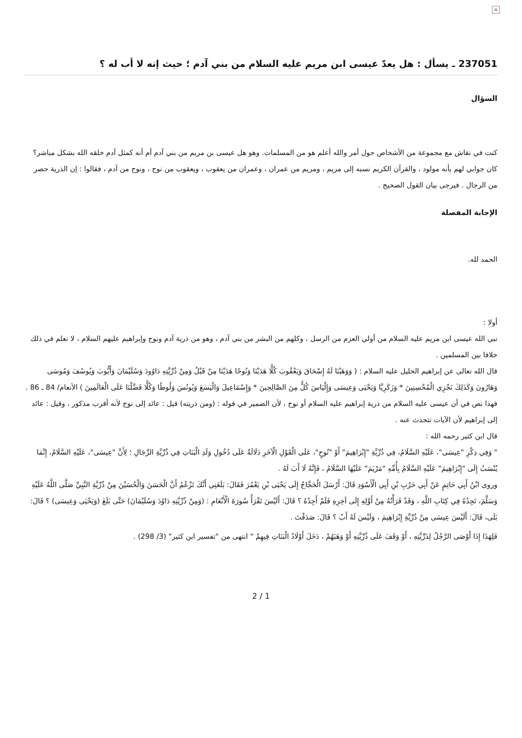×
237051 ـ يسأل : هل يعدّ عيسى ابن مريم عليه السلام من بني آدم ؛ حيث إنه لا أب له ؟
السؤال
كنت في نقاش مع مجموعة من الأشخاص حول أمر والله أعلم هو من المسلمات. وهو هل عيسى بن مريم من بني آدم أم أنه كمثل آدم خلقه الله بشكل مباشر؟ كان جوابي لهم بأنه مولود ، والقرآن الكريم نسبه إلى مريم ، ومريم من عمران ، وعمران من يعقوب ، ويعقوب من نوح ، ونوح من آدم ، فقالوا : إن الذرية حصر من الرجال . فيرجى بيان القول الصحيح .
الإجابة المفصلة
الحمد لله.
أولا :
نبي الله عيسى ابن مريم عليه السلام من أولي العزم من الرسل ، وكلهم من البشر من بني آدم ، وهو من ذرية آدم ونوح وإبراهيم عليهم السلام ، لا نعلم في ذلك خلافا بين المسلمين .
قال الله تعالى عن إبراهيم الخليل عليه السلام : ( وَوَهَبْنَا لَهُ إِسْحَاقَ وَيَعْقُوبَ كُلًّا هَدَيْنَا وَنُوحًا هَدَيْنَا مِنْ قَبْلُ وَمِنْ ذُرِّيَّتِهِ دَاوُودَ وَسُلَيْمَانَ وَأَيُّوبَ وَيُوسُفَ وَمُوسَى وَهَارُونَ وَكَذَلِكَ نَجْزِي الْمُحْسِنِينَ * وَزَكَرِيَّا وَيَحْيَى وَعِيسَى وَإِلْيَاسَ كُلٌّ مِنَ الصَّالِحِينَ * وَإِسْمَاعِيلَ وَالْيَسَعَ وَيُونُسَ وَلُوطًا وَكُلًّا فَضَّلْنَا عَلَى الْعَالَمِينَ ) الأنعام/ 84 ـ 86 .
فهذا نص في أن عيسى عليه السلام من ذرية إبراهيم عليه السلام أو نوح ، لأن الضمير في قوله : (ومن ذريته) قيل : عائد إلى نوح لأنه أقرب مذكور ، وقيل : عائد إلى إبراهيم لأن الآيات تتحدث عنه .
قال ابن كثير رحمه الله :
" وَفِي ذِكْرِ "عِيسَى"، عَلَيْهِ السَّلَامُ، فِي ذُرِّيَّةِ "إِبْرَاهِيمَ" أَوْ "نُوحٍ"، عَلَى الْقَوْلِ الْآخَرِ دَلَالَةٌ عَلَى دُخُولِ وَلَدِ الْبَنَاتِ فِي ذُرِّيَّةِ الرِّجَالِ ؛ لِأَنَّ "عِيسَى"، عَلَيْهِ السَّلَامُ، إِنَّمَا يُنْسَبُ إِلَى "إِبْرَاهِيمَ" عَلَيْهِ السَّلَامُ بِأُمِّهِ "مَرْيَمَ" عَلَيْهَا السَّلَامُ ، فَإِنَّهُ لَا أَبَ لَهُ .
وروى ابْنُ أَبِي حَاتِمٍ عَنْ أَبِي حَرْبِ بْنِ أَبِي الْأَسْوَدِ قَالَ: أَرْسَلَ الْحَجَّاجُ إِلَى يَحْيَى بْنِ يَعْمُرَ فَقَالَ: بَلَغَنِي أَنَّكَ تَزْعُمُ أَنَّ الْحَسَنَ وَالْحُسَيْنَ مِنْ ذُرِّيَّةِ النَّبِيِّ صَلَّى اللَّهُ عَلَيْهِ وَسَلَّمَ، تَجِدُهُ فِي كِتَابِ اللَّهِ ، وَقَدْ قَرَأْتُهُ مِنْ أَوَّلِهِ إِلَى آخِرِهِ فَلَمْ أَجِدْهُ ؟ قَالَ: أَلَيْسَ تَقْرَأُ سُورَةَ الْأَنْعَامِ : (وَمِنْ ذُرِّيَّتِهِ دَاوُدَ وَسُلَيْمَانَ) حَتَّى بَلَغَ (وَيَحْيَى وَعِيسَى) ؟ قَالَ: بَلَى، قَالَ: أَلَيْسَ عِيسَى مِنْ ذُرِّيَّةِ إِبْرَاهِيمَ ، وَلَيْسَ لَهُ أَبٌ ؟ قَالَ: صَدَقْتَ .
فَلِهَذَا إِذَا أَوْصَى الرَّجُلُ لِذَرِّيَّتِهِ ، أَوْ وَقَفَ عَلَى ذُرِّيَّتِهِ أَوْ وَهَبَهُمْ ، دَخَلَ أَوْلَادُ الْبَنَاتِ فِيهِمْ " انتهى من "تفسير ابن كثير" (3/ 298) .
2 / 1